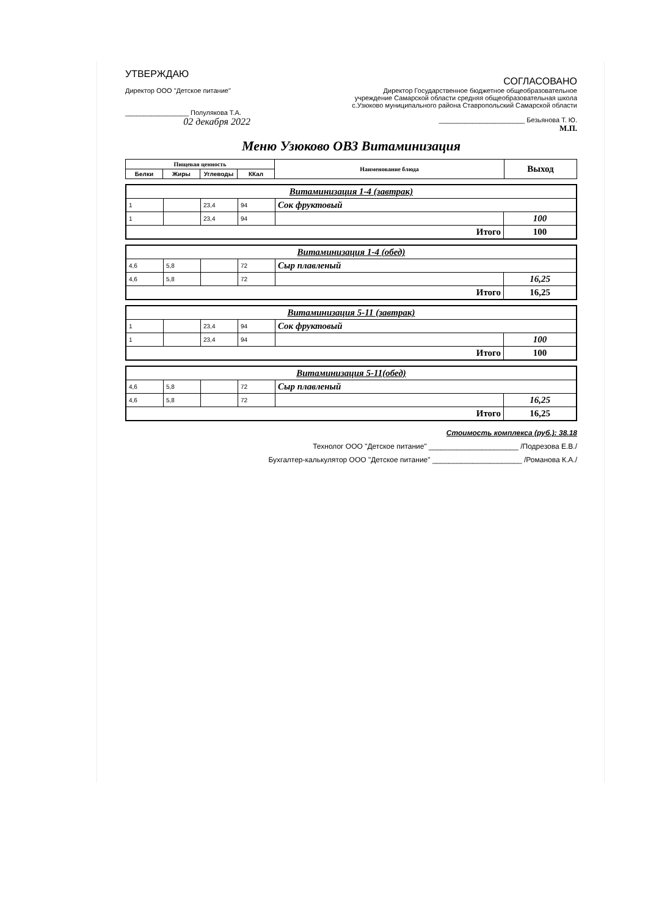УТВЕРЖДАЮ
Директор ООО "Детское питание"
_________________ Полулякова Т.А.
02 декабря 2022
СОГЛАСОВАНО
Директор Государственное бюджетное общеобразовательное учреждение Самарской области средняя общеобразовательная школа с.Узюково муниципального района Ставропольский Самарской области
_______________________ Безьянова Т. Ю.
М.П.
Меню Узюково ОВЗ Витаминизация
| Пищевая ценность | | | | Наименование блюда | Выход |
| --- | --- | --- | --- | --- | --- |
| Белки | Жиры | Углеводы | ККал | | |
| Витаминизация 1-4 (завтрак) | | | | | |
| 1 | | 23,4 | 94 | Сок фруктовый | |
| 1 | | 23,4 | 94 | | 100 |
| Итого | | | | | 100 |
| Витаминизация 1-4 (обед) | | | | | |
| 4,6 | 5,8 | | 72 | Сыр плавленый | |
| 4,6 | 5,8 | | 72 | | 16,25 |
| Итого | | | | | 16,25 |
| Витаминизация 5-11 (завтрак) | | | | | |
| 1 | | 23,4 | 94 | Сок фруктовый | |
| 1 | | 23,4 | 94 | | 100 |
| Итого | | | | | 100 |
| Витаминизация 5-11(обед) | | | | | |
| 4,6 | 5,8 | | 72 | Сыр плавленый | |
| 4,6 | 5,8 | | 72 | | 16,25 |
| Итого | | | | | 16,25 |
Стоимость комплекса (руб.): 38.18
Технолог ООО "Детское питание" ______________________ /Подрезова Е.В./
Бухгалтер-калькулятор ООО "Детское питание" ______________________ /Романова К.А./